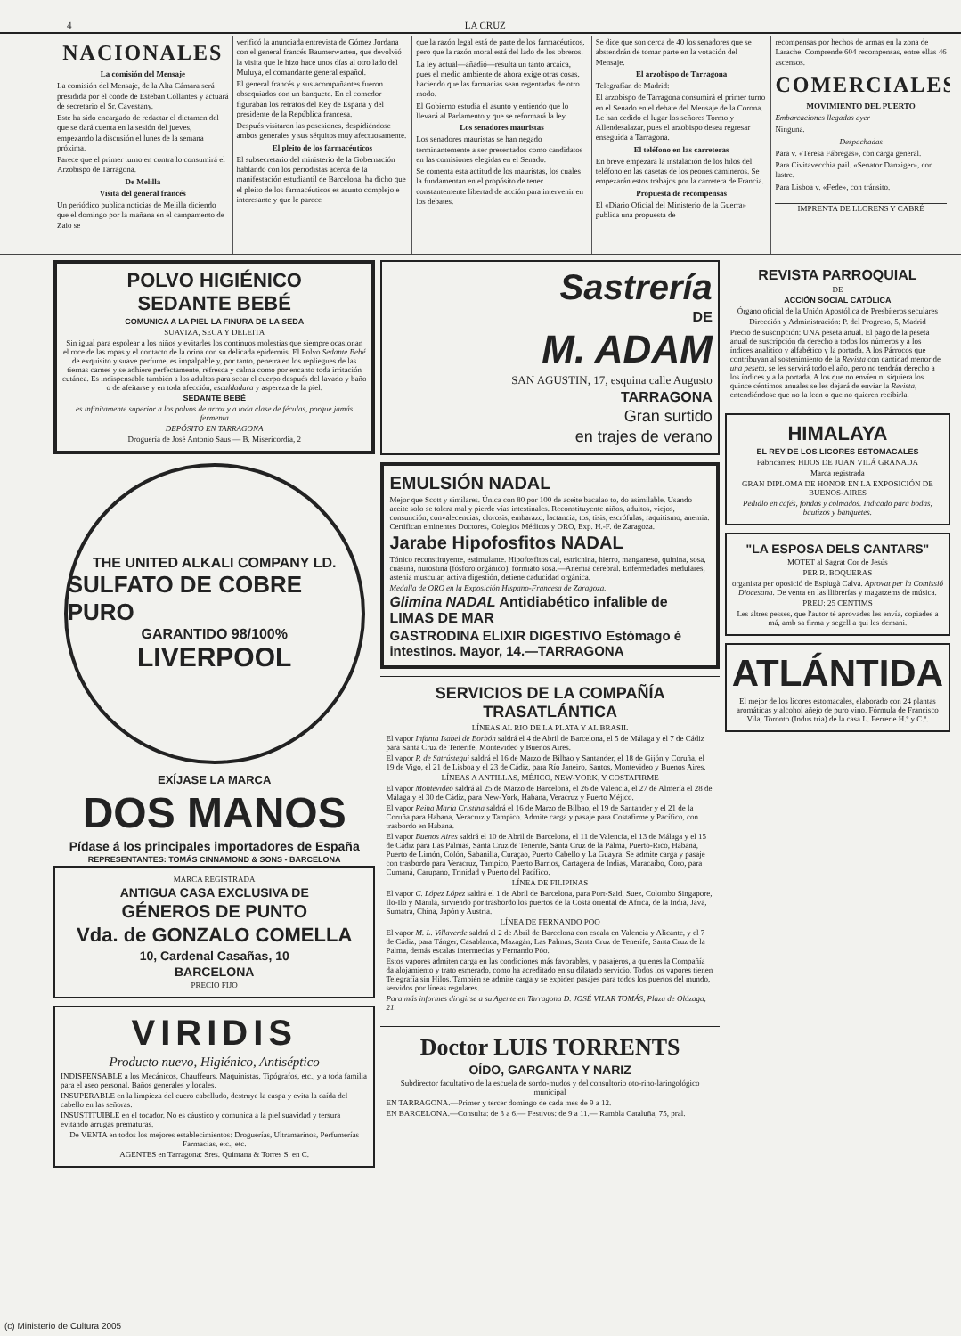4 LA CRUZ
NACIONALES
La comisión del Mensaje
La comisión del Mensaje, de la Alta Cámara será presidida por el conde de Esteban Collantes y actuará de secretario el Sr. Cavestany.
Este ha sido encargado de redactar el dictamen del que se dará cuenta en la sesión del jueves, empezando la discusión el lunes de la semana próxima.
Parece que el primer turno en contra lo consumirá el Arzobispo de Tarragona.
De Melilla
Visita del general francés
Un periódico publica noticias de Melilla diciendo que el domingo por la mañana en el campamento de Zaio se
verificó la anunciada entrevista de Gómez Jordana con el general francés Baumerwarten, que devolvió la visita que le hizo hace unos días al otro lado del Muluya, el comandante general español.
El general francés y sus acompañantes fueron obsequiados con un banquete. En el comedor figuraban los retratos del Rey de España y del presidente de la República francesa.
Después visitaron las posesiones, despidiéndose ambos generales y sus séquitos muy afectuosamente.
El pleito de los farmacéuticos
El subsecretario del ministerio de la Gobernación hablando con los periodistas acerca de la manifestación estudiantil de Barcelona, ha dicho que el pleito de los farmacéuticos es asunto complejo e interesante y que le parece
que la razón legal está de parte de los farmacéuticos, pero que la razón moral está del lado de los obreros.
La ley actual—añadió—resulta un tanto arcaica, pues el medio ambiente de ahora exige otras cosas, haciendo que las farmacias sean regentadas de otro modo.
El Gobierno estudia el asunto y entiendo que lo llevará al Parlamento y que se reformará la ley.
Los senadores mauristas
Los senadores mauristas se han negado terminantemente a ser presentados como candidatos en las comisiones elegidas en el Senado.
Se comenta esta actitud de los mauristas, los cuales la fundamentan en el propósito de tener constantemente libertad de acción para intervenir en los debates.
Se dice que son cerca de 40 los senadores que se abstendrán de tomar parte en la votación del Mensaje.
El arzobispo de Tarragona
Telegrafían de Madrid:
El arzobispo de Tarragona consumirá el primer turno en el Senado en el debate del Mensaje de la Corona. Le han cedido el lugar los señores Tormo y Allendesalazar, pues el arzobispo desea regresar enseguida a Tarragona.
El teléfono en las carreteras
En breve empezará la instalación de los hilos del teléfono en las casetas de los peones camineros. Se empezarán estos trabajos por la carretera de Francia.
Propuesta de recompensas
El «Diario Oficial del Ministerio de la Guerra» publica una propuesta de
recompensas por hechos de armas en la zona de Larache. Comprende 604 recompensas, entre ellas 46 ascensos.
COMERCIALES
MOVIMIENTO DEL PUERTO
Embarcaciones llegadas ayer
Ninguna.
Despachadas
Para v. «Teresa Fábregas», con carga general.
Para Civitavecchia pail. «Senator Danziger», con lastre.
Para Lisboa v. «Fede», con tránsito.
IMPRENTA DE LLORENS Y CABRÉ
POLVO HIGIÉNICO
SEDANTE BEBÉ
COMUNICA A LA PIEL LA FINURA DE LA SEDA
SUAVIZA, SECA Y DELEITA
Sin igual para espolear a los niños y evitarles los continuos molestias que siempre ocasionan el roce de las ropas y el contacto de la orina con su delicada epidermis. El Polvo Sedante Bebé de exquisito y suave perfume, es impalpable y, por tanto, penetra en los repliegues de las tiernas carnes y se adhiere perfectamente, refresca y calma como por encanto toda irritación cutánea. Es indispensable también a los adultos para secar el cuerpo después del lavado y baño o de afeitarse y en toda afección, escaldadura y aspereza de la piel.
SEDANTE BEBÉ
es infinitamente superior a los polvos de arroz y a toda clase de féculas, porque jamás fermenta
DEPÓSITO EN TARRAGONA
Droguería de José Antonio Saus — B. Misericordia, 2
THE UNITED ALKALI COMPANY LD.
SULFATO DE COBRE PURO
GARANTIDO 98/100%
LIVERPOOL
EXÍJASE LA MARCA
DOS MANOS
Pídase á los principales importadores de España
REPRESENTANTES: TOMÁS CINNAMOND & SONS - BARCELONA
MARCA REGISTRADA
ANTIGUA CASA EXCLUSIVA DE
GÉNEROS DE PUNTO
Vda. de GONZALO COMELLA
10, Cardenal Casañas, 10
BARCELONA
PRECIO FIJO
VIRIDIS
Producto nuevo, Higiénico, Antiséptico
INDISPENSABLE a los Mecánicos, Chauffeurs, Maquinistas, Tipógrafos, etc., y a toda familia para el aseo personal. Baños generales y locales.
INSUPERABLE en la limpieza del cuero cabelludo, destruye la caspa y evita la caída del cabello en las señoras.
INSUSTITUIBLE en el tocador. No es cáustico y comunica a la piel suavidad y tersura evitando arrugas prematuras.
De VENTA en todos los mejores establecimientos: Droguerías, Ultramarinos, Perfumerías Farmacias, etc., etc.
AGENTES en Tarragona: Sres. Quintana & Torres S. en C.
Sastrería
DE
M. ADAM
SAN AGUSTIN, 17, esquina calle Augusto
TARRAGONA
Gran surtido
en trajes de verano
EMULSIÓN NADAL
Mejor que Scott y similares. Única con 80 por 100 de aceite bacalao to, do asimilable. Usando aceite solo se tolera mal y pierde vías intestinales. Reconstituyente niños, adultos, viejos, consunción, convalecencias, clorosis, embarazo, lactancia, tos, tisis, escrófulas, raquitismo, anemia. Certifican eminentes Doctores, Colegios Médicos y ORO, Exp. H.-F. de Zaragoza.
Jarabe Hipofosfitos NADAL
Tónico reconstituyente, estimulante. Hipofosfitos cal, estricnina, hierro, manganeso, quinina, sosa, cuasina, nurostina (fósforo orgánico), formiato sosa.—Anemia cerebral. Enfermedades medulares, astenia muscular, activa digestión, detiene caducidad orgánica.
Medalla de ORO en la Exposición Hispano-Francesa de Zaragoza.
Glimina NADAL Antidiabético infalible de LIMAS DE MAR
GASTRODINA ELIXIR DIGESTIVO Estómago é intestinos. Mayor, 14.—TARRAGONA
SERVICIOS DE LA COMPAÑÍA TRASATLÁNTICA
LÍNEAS AL RIO DE LA PLATA Y AL BRASIL
El vapor Infanta Isabel de Borbón saldrá el 4 de Abril de Barcelona, el 5 de Málaga y el 7 de Cádiz para Santa Cruz de Tenerife, Montevideo y Buenos Aires.
El vapor P. de Satrústegui saldrá el 16 de Marzo de Bilbao y Santander, el 18 de Gijón y Coruña, el 19 de Vigo, el 21 de Lisboa y el 23 de Cádiz, para Río Janeiro, Santos, Montevideo y Buenos Aires.
LÍNEAS A ANTILLAS, MÉJICO, NEW-YORK, Y COSTAFIRME
El vapor Montevideo saldrá al 25 de Marzo de Barcelona, el 26 de Valencia, el 27 de Almería el 28 de Málaga y el 30 de Cádiz, para New-York, Habana, Veracruz y Puerto Méjico.
El vapor Reina María Cristina saldrá el 16 de Marzo de Bilbao, el 19 de Santander y el 21 de la Coruña para Habana, Veracruz y Tampico. Admite carga y pasaje para Costafirme y Pacífico, con trasbordo en Habana.
El vapor Buenos Aires saldrá el 10 de Abril de Barcelona, el 11 de Valencia, el 13 de Málaga y el 15 de Cádiz para Las Palmas, Santa Cruz de Tenerife, Santa Cruz de la Palma, Puerto-Rico, Habana, Puerto de Limón, Colón, Sabanilla, Curaçao, Puerto Cabello y La Guayra. Se admite carga y pasaje con trasbordo para Veracruz, Tampico, Puerto Barrios, Cartagena de Indias, Maracaibo, Coro, para Cumaná, Carupano, Trinidad y Puerto del Pacífico.
LÍNEA DE FILIPINAS
El vapor C. López López saldrá el 1 de Abril de Barcelona, para Port-Said, Suez, Colombo Singapore, Ilo-Ilo y Manila, sirviendo por trasbordo los puertos de la Costa oriental de Africa, de la India, Java, Sumatra, China, Japón y Austria.
LÍNEA DE FERNANDO POO
El vapor M. L. Villaverde saldrá el 2 de Abril de Barcelona con escala en Valencia y Alicante, y el 7 de Cádiz, para Tánger, Casablanca, Mazagán, Las Palmas, Santa Cruz de Tenerife, Santa Cruz de la Palma, demás escalas intermedias y Fernando Póo.
Estos vapores admiten carga en las condiciones más favorables, y pasajeros, a quienes la Compañía da alojamiento y trato esmerado, como ha acreditado en su dilatado servicio. Todos los vapores tienen Telegrafía sin Hilos. También se admite carga y se expiden pasajes para todos los puertos del mundo, servidos por líneas regulares.
Para más informes dirigirse a su Agente en Tarragona D. JOSÉ VILAR TOMÁS, Plaza de Olózaga, 21.
Doctor LUIS TORRENTS
OÍDO, GARGANTA Y NARIZ
Subdirector facultativo de la escuela de sordo-mudos y del consultorio oto-rino-laringológico municipal
EN TARRAGONA.—Primer y tercer domingo de cada mes de 9 a 12.
EN BARCELONA.—Consulta: de 3 a 6.— Festivos: de 9 a 11.— Rambla Cataluña, 75, pral.
REVISTA PARROQUIAL
DE
ACCIÓN SOCIAL CATÓLICA
Órgano oficial de la Unión Apostólica de Presbíteros seculares
Dirección y Administración: P. del Progreso, 5, Madrid
Precio de suscripción: UNA peseta anual. El pago de la peseta anual de suscripción da derecho a todos los números y a los índices analítico y alfabético y la portada. A los Párrocos que contribuyan al sostenimiento de la Revista con cantidad menor de una peseta, se les servirá todo el año, pero no tendrán derecho a los índices y a la portada. A los que no envíen ni siquiera los quince céntimos anuales se les dejará de enviar la Revista, entendiéndose que no la leen o que no quieren recibirla.
HIMALAYA
EL REY DE LOS LICORES ESTOMACALES
Fabricantes: HIJOS DE JUAN VILÁ GRANADA
Marca registrada
GRAN DIPLOMA DE HONOR EN LA EXPOSICIÓN DE BUENOS-AIRES
Pedidlo en cafés, fondas y colmados. Indicado para bodas, bautizos y banquetes.
"LA ESPOSA DELS CANTARS"
MOTET al Sagrat Cor de Jesús
PER R. BOQUERAS
organista per oposició de Esplugà Calva. Aprovat per la Comissió Diocesana. De venta en las llibrerías y magatzems de música.
PREU: 25 CENTIMS
Les altres pesses, que l'autor té aprovades les envía, copiades a má, amb sa firma y segell a qui les demani.
ATLÁNTIDA
El mejor de los licores estomacales, elaborado con 24 plantas aromáticas y alcohol añejo de puro vino. Fórmula de Francisco Vila, Toronto (Indus tria) de la casa L. Ferrer e H.º y C.ª.
(c) Ministerio de Cultura 2005